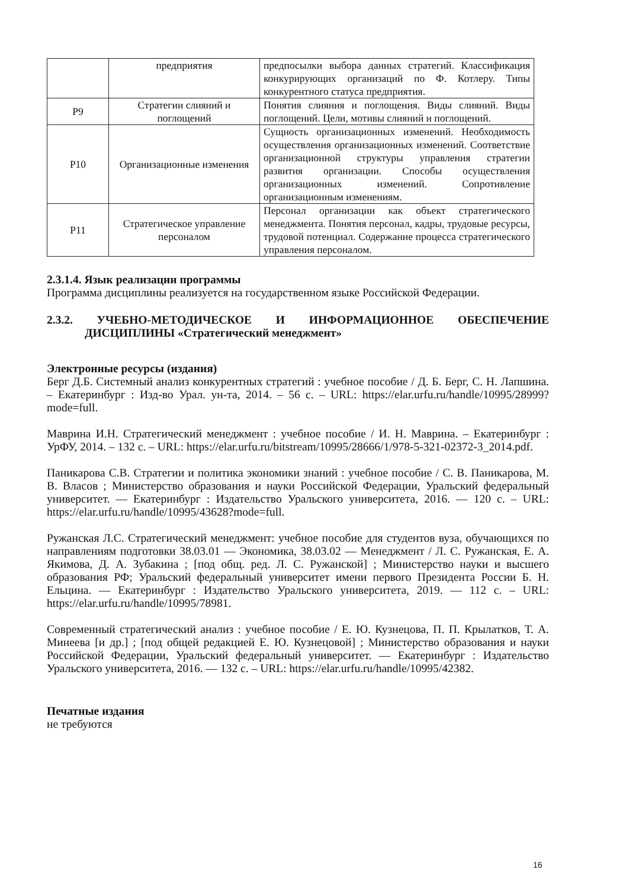| | предприятия | предпосылки выбора данных стратегий. Классификация конкурирующих организаций по Ф. Котлеру. Типы конкурентного статуса предприятия. |
| Р9 | Стратегии слияний и поглощений | Понятия слияния и поглощения. Виды слияний. Виды поглощений. Цели, мотивы слияний и поглощений. |
| Р10 | Организационные изменения | Сущность организационных изменений. Необходимость осуществления организационных изменений. Соответствие организационной структуры управления стратегии развития организации. Способы осуществления организационных изменений. Сопротивление организационным изменениям. |
| Р11 | Стратегическое управление персоналом | Персонал организации как объект стратегического менеджмента. Понятия персонал, кадры, трудовые ресурсы, трудовой потенциал. Содержание процесса стратегического управления персоналом. |
2.3.1.4. Язык реализации программы
Программа дисциплины реализуется на государственном языке Российской Федерации.
2.3.2. УЧЕБНО-МЕТОДИЧЕСКОЕ И ИНФОРМАЦИОННОЕ ОБЕСПЕЧЕНИЕ ДИСЦИПЛИНЫ «Стратегический менеджмент»
Электронные ресурсы (издания)
Берг Д.Б. Системный анализ конкурентных стратегий : учебное пособие / Д. Б. Берг, С. Н. Лапшина. – Екатеринбург : Изд-во Урал. ун-та, 2014. – 56 с. – URL: https://elar.urfu.ru/handle/10995/28999?mode=full.
Маврина И.Н. Стратегический менеджмент : учебное пособие / И. Н. Маврина. – Екатеринбург : УрФУ, 2014. – 132 с. – URL: https://elar.urfu.ru/bitstream/10995/28666/1/978-5-321-02372-3_2014.pdf.
Паникарова С.В. Стратегии и политика экономики знаний : учебное пособие / С. В. Паникарова, М. В. Власов ; Министерство образования и науки Российской Федерации, Уральский федеральный университет. — Екатеринбург : Издательство Уральского университета, 2016. — 120 с. – URL: https://elar.urfu.ru/handle/10995/43628?mode=full.
Ружанская Л.С. Стратегический менеджмент: учебное пособие для студентов вуза, обучающихся по направлениям подготовки 38.03.01 — Экономика, 38.03.02 — Менеджмент / Л. С. Ружанская, Е. А. Якимова, Д. А. Зубакина ; [под общ. ред. Л. С. Ружанской] ; Министерство науки и высшего образования РФ; Уральский федеральный университет имени первого Президента России Б. Н. Ельцина. — Екатеринбург : Издательство Уральского университета, 2019. — 112 с. – URL: https://elar.urfu.ru/handle/10995/78981.
Современный стратегический анализ : учебное пособие / Е. Ю. Кузнецова, П. П. Крылатков, Т. А. Минеева [и др.] ; [под общей редакцией Е. Ю. Кузнецовой] ; Министерство образования и науки Российской Федерации, Уральский федеральный университет. — Екатеринбург : Издательство Уральского университета, 2016. — 132 с. – URL: https://elar.urfu.ru/handle/10995/42382.
Печатные издания
не требуются
16